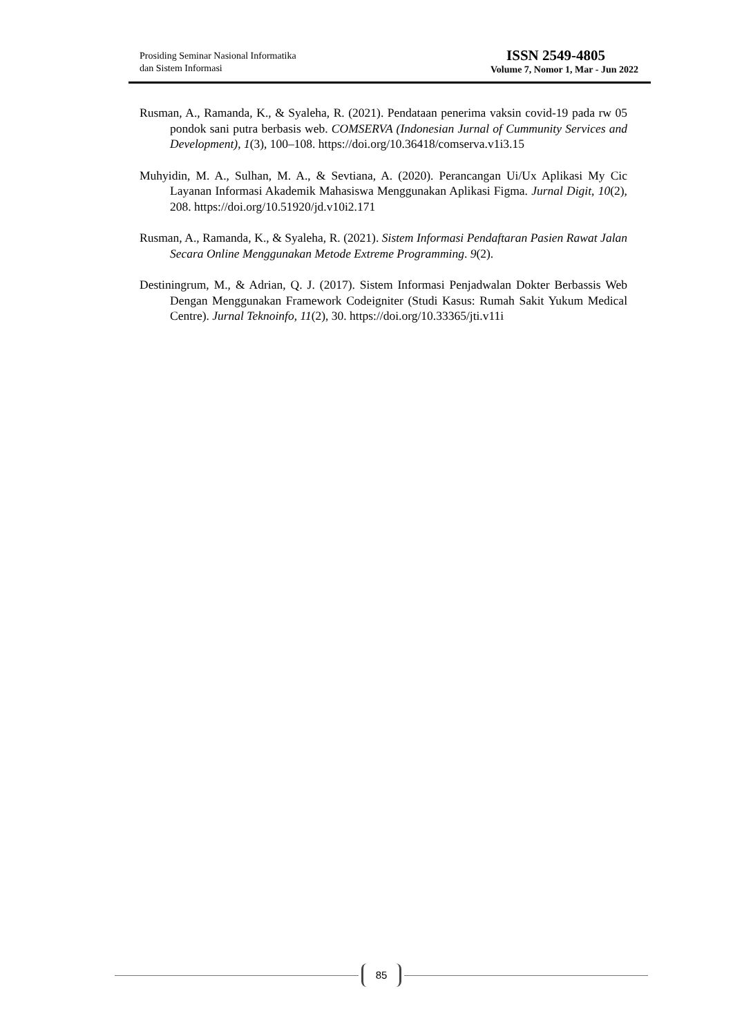Prosiding Seminar Nasional Informatika
dan Sistem Informasi
ISSN 2549-4805
Volume 7, Nomor 1, Mar - Jun 2022
Rusman, A., Ramanda, K., & Syaleha, R. (2021). Pendataan penerima vaksin covid-19 pada rw 05 pondok sani putra berbasis web. COMSERVA (Indonesian Jurnal of Cummunity Services and Development), 1(3), 100–108. https://doi.org/10.36418/comserva.v1i3.15
Muhyidin, M. A., Sulhan, M. A., & Sevtiana, A. (2020). Perancangan Ui/Ux Aplikasi My Cic Layanan Informasi Akademik Mahasiswa Menggunakan Aplikasi Figma. Jurnal Digit, 10(2), 208. https://doi.org/10.51920/jd.v10i2.171
Rusman, A., Ramanda, K., & Syaleha, R. (2021). Sistem Informasi Pendaftaran Pasien Rawat Jalan Secara Online Menggunakan Metode Extreme Programming. 9(2).
Destiningrum, M., & Adrian, Q. J. (2017). Sistem Informasi Penjadwalan Dokter Berbassis Web Dengan Menggunakan Framework Codeigniter (Studi Kasus: Rumah Sakit Yukum Medical Centre). Jurnal Teknoinfo, 11(2), 30. https://doi.org/10.33365/jti.v11i
85